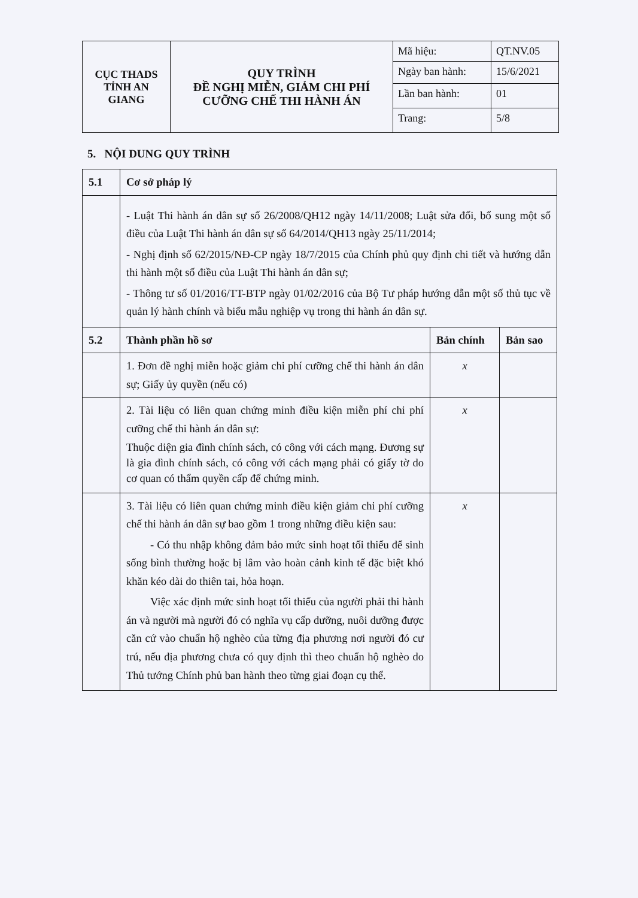| CỤC THADS TỈNH AN GIANG | QUY TRÌNH ĐỀ NGHỊ MIỄN, GIẢM CHI PHÍ CƯỠNG CHẾ THI HÀNH ÁN | Mã hiệu: | QT.NV.05 |
| | | Ngày ban hành: | 15/6/2021 |
| | | Lần ban hành: | 01 |
| | | Trang: | 5/8 |
5. NỘI DUNG QUY TRÌNH
| 5.1 | Cơ sở pháp lý | | |
| --- | --- | --- | --- |
| | - Luật Thi hành án dân sự số 26/2008/QH12 ngày 14/11/2008; Luật sửa đổi, bổ sung một số điều của Luật Thi hành án dân sự số 64/2014/QH13 ngày 25/11/2014; - Nghị định số 62/2015/NĐ-CP ngày 18/7/2015 của Chính phủ quy định chi tiết và hướng dẫn thi hành một số điều của Luật Thi hành án dân sự; - Thông tư số 01/2016/TT-BTP ngày 01/02/2016 của Bộ Tư pháp hướng dẫn một số thủ tục về quản lý hành chính và biểu mẫu nghiệp vụ trong thi hành án dân sự. | | |
| 5.2 | Thành phần hồ sơ | Bản chính | Bản sao |
| | 1. Đơn đề nghị miễn hoặc giảm chi phí cưỡng chế thi hành án dân sự; Giấy ủy quyền (nếu có) | x | |
| | 2. Tài liệu có liên quan chứng minh điều kiện miễn phí chi phí cưỡng chế thi hành án dân sự: Thuộc diện gia đình chính sách, có công với cách mạng. Đương sự là gia đình chính sách, có công với cách mạng phải có giấy tờ do cơ quan có thẩm quyền cấp để chứng minh. | x | |
| | 3. Tài liệu có liên quan chứng minh điều kiện giảm chi phí cưỡng chế thi hành án dân sự bao gồm 1 trong những điều kiện sau: - Có thu nhập không đảm bảo mức sinh hoạt tối thiểu để sinh sống bình thường hoặc bị lâm vào hoàn cảnh kinh tế đặc biệt khó khăn kéo dài do thiên tai, hỏa hoạn. Việc xác định mức sinh hoạt tối thiểu của người phải thi hành án và người mà người đó có nghĩa vụ cấp dưỡng, nuôi dưỡng được căn cứ vào chuẩn hộ nghèo của từng địa phương nơi người đó cư trú, nếu địa phương chưa có quy định thì theo chuẩn hộ nghèo do Thủ tướng Chính phủ ban hành theo từng giai đoạn cụ thể. | x | |